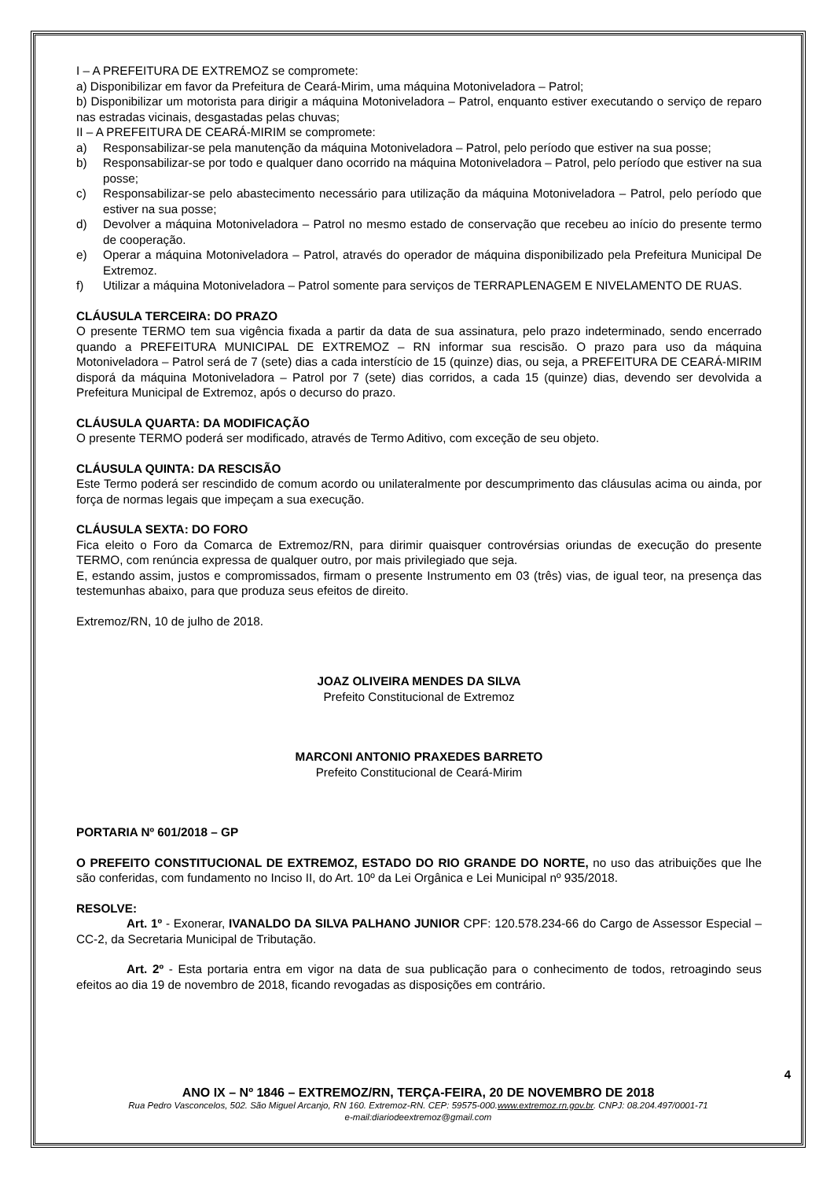I – A PREFEITURA DE EXTREMOZ se compromete:
a) Disponibilizar em favor da Prefeitura de Ceará-Mirim, uma máquina Motoniveladora – Patrol;
b) Disponibilizar um motorista para dirigir a máquina Motoniveladora – Patrol, enquanto estiver executando o serviço de reparo nas estradas vicinais, desgastadas pelas chuvas;
II – A PREFEITURA DE CEARÁ-MIRIM se compromete:
a) Responsabilizar-se pela manutenção da máquina Motoniveladora – Patrol, pelo período que estiver na sua posse;
b) Responsabilizar-se por todo e qualquer dano ocorrido na máquina Motoniveladora – Patrol, pelo período que estiver na sua posse;
c) Responsabilizar-se pelo abastecimento necessário para utilização da máquina Motoniveladora – Patrol, pelo período que estiver na sua posse;
d) Devolver a máquina Motoniveladora – Patrol no mesmo estado de conservação que recebeu ao início do presente termo de cooperação.
e) Operar a máquina Motoniveladora – Patrol, através do operador de máquina disponibilizado pela Prefeitura Municipal De Extremoz.
f) Utilizar a máquina Motoniveladora – Patrol somente para serviços de TERRAPLENAGEM E NIVELAMENTO DE RUAS.
CLÁUSULA TERCEIRA: DO PRAZO
O presente TERMO tem sua vigência fixada a partir da data de sua assinatura, pelo prazo indeterminado, sendo encerrado quando a PREFEITURA MUNICIPAL DE EXTREMOZ – RN informar sua rescisão. O prazo para uso da máquina Motoniveladora – Patrol será de 7 (sete) dias a cada interstício de 15 (quinze) dias, ou seja, a PREFEITURA DE CEARÁ-MIRIM disporá da máquina Motoniveladora – Patrol por 7 (sete) dias corridos, a cada 15 (quinze) dias, devendo ser devolvida a Prefeitura Municipal de Extremoz, após o decurso do prazo.
CLÁUSULA QUARTA: DA MODIFICAÇÃO
O presente TERMO poderá ser modificado, através de Termo Aditivo, com exceção de seu objeto.
CLÁUSULA QUINTA: DA RESCISÃO
Este Termo poderá ser rescindido de comum acordo ou unilateralmente por descumprimento das cláusulas acima ou ainda, por força de normas legais que impeçam a sua execução.
CLÁUSULA SEXTA: DO FORO
Fica eleito o Foro da Comarca de Extremoz/RN, para dirimir quaisquer controvérsias oriundas de execução do presente TERMO, com renúncia expressa de qualquer outro, por mais privilegiado que seja.
E, estando assim, justos e compromissados, firmam o presente Instrumento em 03 (três) vias, de igual teor, na presença das testemunhas abaixo, para que produza seus efeitos de direito.
Extremoz/RN, 10 de julho de 2018.
JOAZ OLIVEIRA MENDES DA SILVA
Prefeito Constitucional de Extremoz
MARCONI ANTONIO PRAXEDES BARRETO
Prefeito Constitucional de Ceará-Mirim
PORTARIA Nº 601/2018 – GP
O PREFEITO CONSTITUCIONAL DE EXTREMOZ, ESTADO DO RIO GRANDE DO NORTE, no uso das atribuições que lhe são conferidas, com fundamento no Inciso II, do Art. 10º da Lei Orgânica e Lei Municipal nº 935/2018.
RESOLVE:
Art. 1º - Exonerar, IVANALDO DA SILVA PALHANO JUNIOR CPF: 120.578.234-66 do Cargo de Assessor Especial – CC-2, da Secretaria Municipal de Tributação.
Art. 2º - Esta portaria entra em vigor na data de sua publicação para o conhecimento de todos, retroagindo seus efeitos ao dia 19 de novembro de 2018, ficando revogadas as disposições em contrário.
4
ANO IX – Nº 1846 – EXTREMOZ/RN, TERÇA-FEIRA, 20 DE NOVEMBRO DE 2018
Rua Pedro Vasconcelos, 502. São Miguel Arcanjo, RN 160. Extremoz-RN. CEP: 59575-000.www.extremoz.rn.gov.br. CNPJ: 08.204.497/0001-71
e-mail:diariodeextremoz@gmail.com